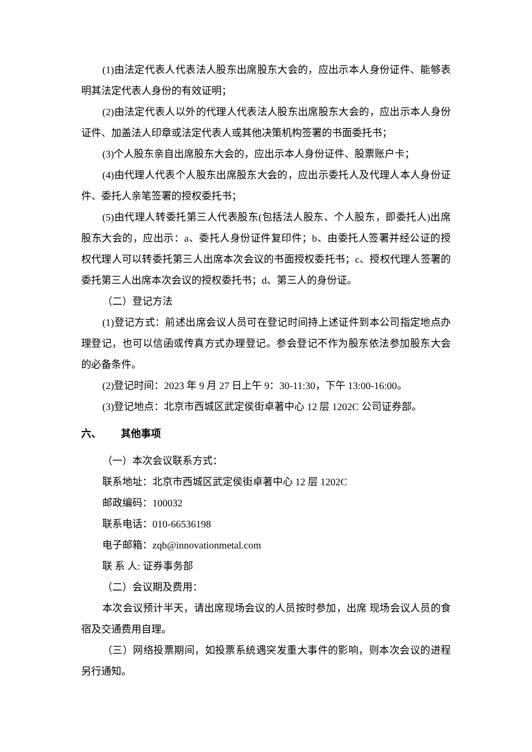(1)由法定代表人代表法人股东出席股东大会的，应出示本人身份证件、能够表明其法定代表人身份的有效证明；
(2)由法定代表人以外的代理人代表法人股东出席股东大会的，应出示本人身份证件、加盖法人印章或法定代表人或其他决策机构签署的书面委托书；
(3)个人股东亲自出席股东大会的，应出示本人身份证件、股票账户卡；
(4)由代理人代表个人股东出席股东大会的，应出示委托人及代理人本人身份证件、委托人亲笔签署的授权委托书；
(5)由代理人转委托第三人代表股东(包括法人股东、个人股东，即委托人)出席股东大会的，应出示：a、委托人身份证件复印件；b、由委托人签署并经公证的授权代理人可以转委托第三人出席本次会议的书面授权委托书；c、授权代理人签署的委托第三人出席本次会议的授权委托书；d、第三人的身份证。
（二）登记方法
(1)登记方式：前述出席会议人员可在登记时间持上述证件到本公司指定地点办理登记，也可以信函或传真方式办理登记。参会登记不作为股东依法参加股东大会的必备条件。
(2)登记时间：2023 年 9 月 27 日上午 9：30-11:30，下午 13:00-16:00。
(3)登记地点：北京市西城区武定侯街卓著中心 12 层 1202C 公司证券部。
六、 其他事项
（一）本次会议联系方式：
联系地址：北京市西城区武定侯街卓著中心 12 层 1202C
邮政编码：100032
联系电话：010-66536198
电子邮箱：zqb@innovationmetal.com
联 系 人: 证券事务部
（二）会议期及费用：
本次会议预计半天，请出席现场会议的人员按时参加，出席 现场会议人员的食宿及交通费用自理。
（三）网络投票期间，如投票系统遇突发重大事件的影响，则本次会议的进程另行通知。